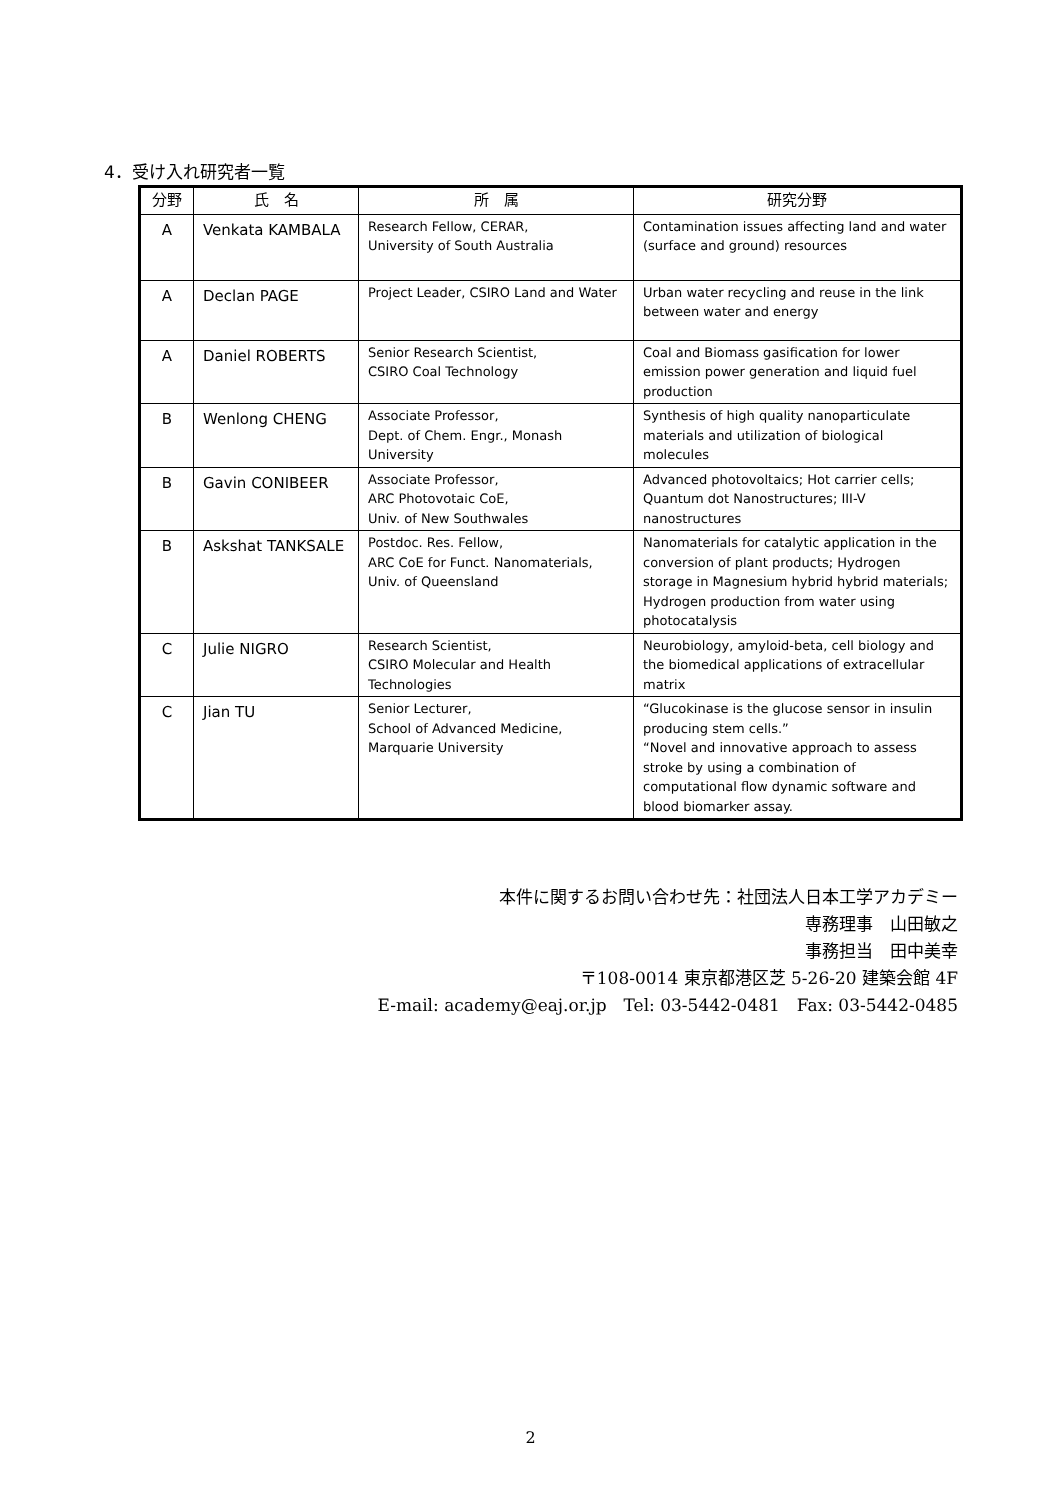4．受け入れ研究者一覧
| 分野 | 氏 名 | 所 属 | 研究分野 |
| --- | --- | --- | --- |
| A | Venkata KAMBALA | Research Fellow, CERAR, University of South Australia | Contamination issues affecting land and water (surface and ground) resources |
| A | Declan PAGE | Project Leader, CSIRO Land and Water | Urban water recycling and reuse in the link between water and energy |
| A | Daniel ROBERTS | Senior Research Scientist, CSIRO Coal Technology | Coal and Biomass gasification for lower emission power generation and liquid fuel production |
| B | Wenlong CHENG | Associate Professor, Dept. of Chem. Engr., Monash University | Synthesis of high quality nanoparticulate materials and utilization of biological molecules |
| B | Gavin CONIBEER | Associate Professor, ARC Photovotaic CoE, Univ. of New Southwales | Advanced photovoltaics; Hot carrier cells; Quantum dot Nanostructures; III-V nanostructures |
| B | Askshat TANKSALE | Postdoc. Res. Fellow, ARC CoE for Funct. Nanomaterials, Univ. of Queensland | Nanomaterials for catalytic application in the conversion of plant products; Hydrogen storage in Magnesium hybrid hybrid materials; Hydrogen production from water using photocatalysis |
| C | Julie NIGRO | Research Scientist, CSIRO Molecular and Health Technologies | Neurobiology, amyloid-beta, cell biology and the biomedical applications of extracellular matrix |
| C | Jian TU | Senior Lecturer, School of Advanced Medicine, Marquarie University | “Glucokinase is the glucose sensor in insulin producing stem cells.” “Novel and innovative approach to assess stroke by using a combination of computational flow dynamic software and blood biomarker assay. |
本件に関するお問い合わせ先：社団法人日本工学アカデミー
専務理事　山田敏之
事務担当　田中美幸
〒108-0014 東京都港区芝 5-26-20 建築会館 4F
E-mail: academy@eaj.or.jp　Tel: 03-5442-0481　Fax: 03-5442-0485
2